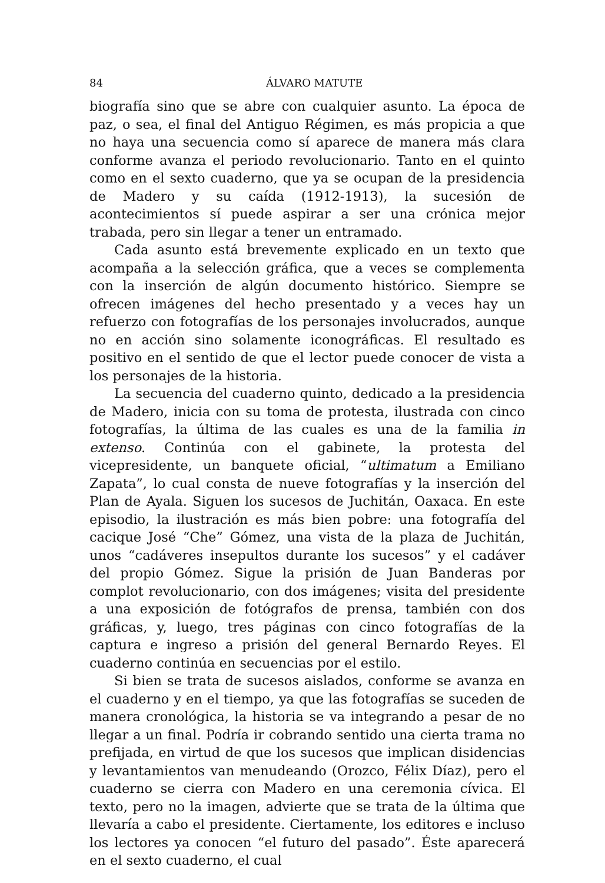84 ÁLVARO MATUTE
biografía sino que se abre con cualquier asunto. La época de paz, o sea, el final del Antiguo Régimen, es más propicia a que no haya una secuencia como sí aparece de manera más clara conforme avanza el periodo revolucionario. Tanto en el quinto como en el sexto cuaderno, que ya se ocupan de la presidencia de Madero y su caída (1912-1913), la sucesión de acontecimientos sí puede aspirar a ser una crónica mejor trabada, pero sin llegar a tener un entramado.
Cada asunto está brevemente explicado en un texto que acompaña a la selección gráfica, que a veces se complementa con la inserción de algún documento histórico. Siempre se ofrecen imágenes del hecho presentado y a veces hay un refuerzo con fotografías de los personajes involucrados, aunque no en acción sino solamente iconográficas. El resultado es positivo en el sentido de que el lector puede conocer de vista a los personajes de la historia.
La secuencia del cuaderno quinto, dedicado a la presidencia de Madero, inicia con su toma de protesta, ilustrada con cinco fotografías, la última de las cuales es una de la familia in extenso. Continúa con el gabinete, la protesta del vicepresidente, un banquete oficial, “ultimatum a Emiliano Zapata”, lo cual consta de nueve fotografías y la inserción del Plan de Ayala. Siguen los sucesos de Juchitán, Oaxaca. En este episodio, la ilustración es más bien pobre: una fotografía del cacique José “Che” Gómez, una vista de la plaza de Juchitán, unos “cadáveres insepultos durante los sucesos” y el cadáver del propio Gómez. Sigue la prisión de Juan Banderas por complot revolucionario, con dos imágenes; visita del presidente a una exposición de fotógrafos de prensa, también con dos gráficas, y, luego, tres páginas con cinco fotografías de la captura e ingreso a prisión del general Bernardo Reyes. El cuaderno continúa en secuencias por el estilo.
Si bien se trata de sucesos aislados, conforme se avanza en el cuaderno y en el tiempo, ya que las fotografías se suceden de manera cronológica, la historia se va integrando a pesar de no llegar a un final. Podría ir cobrando sentido una cierta trama no prefijada, en virtud de que los sucesos que implican disidencias y levantamientos van menudeando (Orozco, Félix Díaz), pero el cuaderno se cierra con Madero en una ceremonia cívica. El texto, pero no la imagen, advierte que se trata de la última que llevaría a cabo el presidente. Ciertamente, los editores e incluso los lectores ya conocen “el futuro del pasado”. Éste aparecerá en el sexto cuaderno, el cual